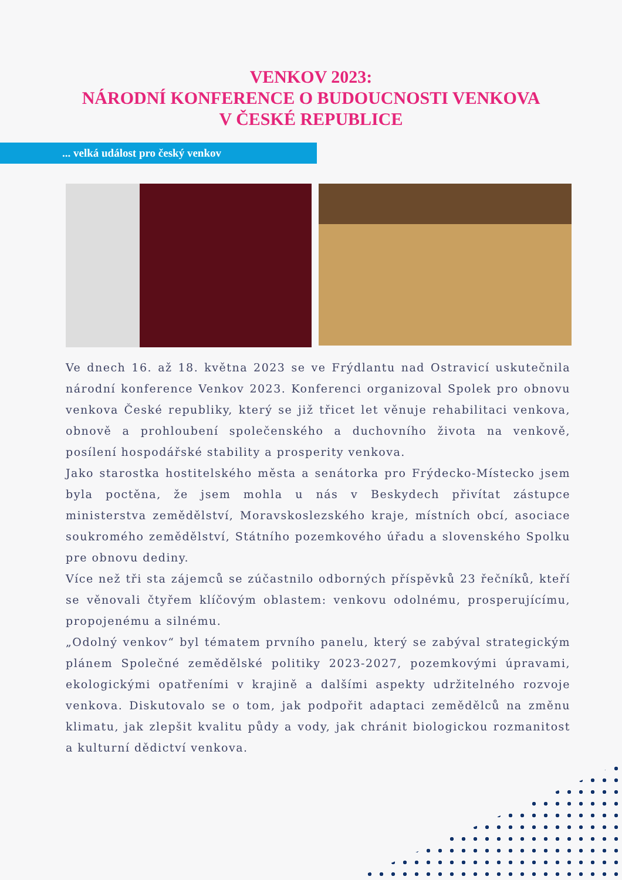VENKOV 2023:
NÁRODNÍ KONFERENCE O BUDOUCNOSTI VENKOVA
V ČESKÉ REPUBLICE
... velká událost pro český venkov
Ve dnech 16. až 18. května 2023 se ve Frýdlantu nad Ostravicí uskutečnila národní konference Venkov 2023. Konferenci organizoval Spolek pro obnovu venkova České republiky, který se již třicet let věnuje rehabilitaci venkova, obnově a prohloubení společenského a duchovního života na venkově, posílení hospodářské stability a prosperity venkova.
Jako starostka hostitelského města a senátorka pro Frýdecko-Místecko jsem byla poctěna, že jsem mohla u nás v Beskydech přivítat zástupce ministerstva zemědělství, Moravskoslezského kraje, místních obcí, asociace soukromého zemědělství, Státního pozemkového úřadu a slovenského Spolku pre obnovu dediny.
Více než tři sta zájemců se zúčastnilo odborných příspěvků 23 řečníků, kteří se věnovali čtyřem klíčovým oblastem: venkovu odolnému, prosperujícímu, propojenému a silnému.
„Odolný venkov“ byl tématem prvního panelu, který se zabýval strategickým plánem Společné zemědělské politiky 2023-2027, pozemkovými úpravami, ekologickými opatřeními v krajině a dalšími aspekty udržitelného rozvoje venkova. Diskutovalo se o tom, jak podpořit adaptaci zemědělců na změnu klimatu, jak zlepšit kvalitu půdy a vody, jak chránit biologickou rozmanitost a kulturní dědictví venkova.